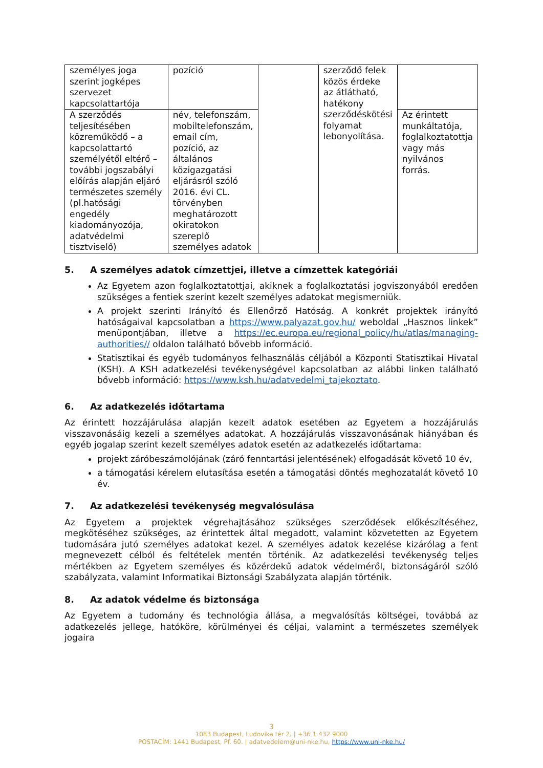| személyes joga szerint jogképes szervezet kapcsolattartója | pozíció | | szerződő felek közös érdeke az átlátható, hatékony szerződéskötési folyamat lebonyolítása. | |
| A szerződés teljesítésében közreműködő – a kapcsolattartó személyétől eltérő – további jogszabályi előírás alapján eljáró természetes személy (pl.hatósági engedély kiadományozója, adatvédelmi tisztviselő) | név, telefonszám, mobiltelefonszám, email cím, pozíció, az általános közigazgatási eljárásról szóló 2016. évi CL. törvényben meghatározott okiratokon szereplő személyes adatok | | | Az érintett munkáltatója, foglalkoztatottja vagy más nyilvános forrás. |
5. A személyes adatok címzettjei, illetve a címzettek kategóriái
Az Egyetem azon foglalkoztatottjai, akiknek a foglalkoztatási jogviszonyából eredően szükséges a fentiek szerint kezelt személyes adatokat megismerniük.
A projekt szerinti Irányító és Ellenőrző Hatóság. A konkrét projektek irányító hatóságaival kapcsolatban a https://www.palyazat.gov.hu/ weboldal „Hasznos linkek” menüpontjában, illetve a https://ec.europa.eu/regional_policy/hu/atlas/managing-authorities// oldalon található bővebb információ.
Statisztikai és egyéb tudományos felhasználás céljából a Központi Statisztikai Hivatal (KSH). A KSH adatkezelési tevékenységével kapcsolatban az alábbi linken található bővebb információ: https://www.ksh.hu/adatvedelmi_tajekoztato.
6. Az adatkezelés időtartama
Az érintett hozzájárulása alapján kezelt adatok esetében az Egyetem a hozzájárulás visszavonásáig kezeli a személyes adatokat. A hozzájárulás visszavonásának hiányában és egyéb jogalap szerint kezelt személyes adatok esetén az adatkezelés időtartama:
projekt záróbeszámolójának (záró fenntartási jelentésének) elfogadását követő 10 év,
a támogatási kérelem elutasítása esetén a támogatási döntés meghozatalát követő 10 év.
7. Az adatkezelési tevékenység megvalósulása
Az Egyetem a projektek végrehajtásához szükséges szerződések előkészítéséhez, megkötéséhez szükséges, az érintettek által megadott, valamint közvetetten az Egyetem tudomására jutó személyes adatokat kezel. A személyes adatok kezelése kizárólag a fent megnevezett célból és feltételek mentén történik. Az adatkezelési tevékenység teljes mértékben az Egyetem személyes és közérdekű adatok védelméről, biztonságáról szóló szabályzata, valamint Informatikai Biztonsági Szabályzata alapján történik.
8. Az adatok védelme és biztonsága
Az Egyetem a tudomány és technológia állása, a megvalósítás költségei, továbbá az adatkezelés jellege, hatóköre, körülményei és céljai, valamint a természetes személyek jogaira
3
1083 Budapest, Ludovika tér 2. | +36 1 432 9000
POSTACÍM: 1441 Budapest, Pf. 60. | adatvedelem@uni-nke.hu, https://www.uni-nke.hu/